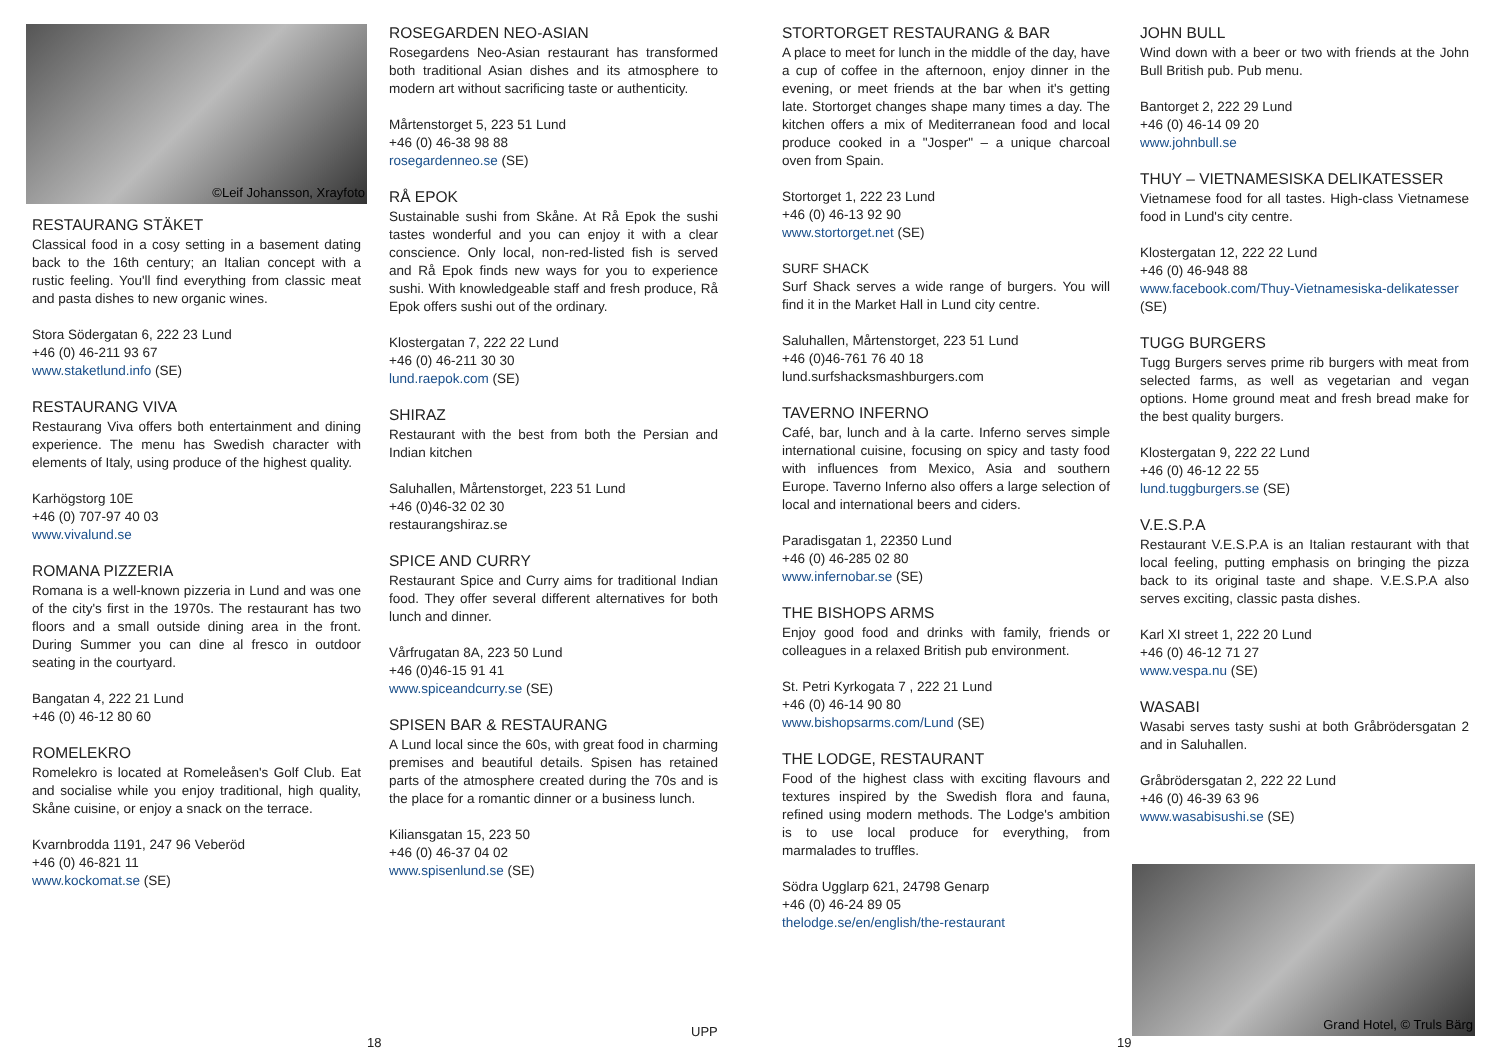©Leif Johansson, Xrayfoto
RESTAURANG STÄKET
Classical food in a cosy setting in a basement dating back to the 16th century; an Italian concept with a rustic feeling. You'll find everything from classic meat and pasta dishes to new organic wines.
Stora Södergatan 6, 222 23 Lund
+46 (0) 46-211 93 67
www.staketlund.info (SE)
RESTAURANG VIVA
Restaurang Viva offers both entertainment and dining experience. The menu has Swedish character with elements of Italy, using produce of the highest quality.
Karhögstorg 10E
+46 (0) 707-97 40 03
www.vivalund.se
ROMANA PIZZERIA
Romana is a well-known pizzeria in Lund and was one of the city's first in the 1970s. The restaurant has two floors and a small outside dining area in the front. During Summer you can dine al fresco in outdoor seating in the courtyard.
Bangatan 4, 222 21 Lund
+46 (0) 46-12 80 60
ROMELEKRO
Romelekro is located at Romeleåsen's Golf Club. Eat and socialise while you enjoy traditional, high quality, Skåne cuisine, or enjoy a snack on the terrace.
Kvarnbrodda 1191, 247 96 Veberöd
+46 (0) 46-821 11
www.kockomat.se (SE)
ROSEGARDEN NEO-ASIAN
Rosegardens Neo-Asian restaurant has transformed both traditional Asian dishes and its atmosphere to modern art without sacrificing taste or authenticity.
Mårtenstorget 5, 223 51 Lund
+46 (0) 46-38 98 88
rosegardenneo.se (SE)
RÅ EPOK
Sustainable sushi from Skåne. At Rå Epok the sushi tastes wonderful and you can enjoy it with a clear conscience. Only local, non-red-listed fish is served and Rå Epok finds new ways for you to experience sushi. With knowledgeable staff and fresh produce, Rå Epok offers sushi out of the ordinary.
Klostergatan 7, 222 22 Lund
+46 (0) 46-211 30 30
lund.raepok.com (SE)
SHIRAZ
Restaurant with the best from both the Persian and Indian kitchen
Saluhallen, Mårtenstorget, 223 51 Lund
+46 (0)46-32 02 30
restaurangshiraz.se
SPICE AND CURRY
Restaurant Spice and Curry aims for traditional Indian food. They offer several different alternatives for both lunch and dinner.
Vårfrugatan 8A, 223 50 Lund
+46 (0)46-15 91 41
www.spiceandcurry.se (SE)
SPISEN BAR & RESTAURANG
A Lund local since the 60s, with great food in charming premises and beautiful details. Spisen has retained parts of the atmosphere created during the 70s and is the place for a romantic dinner or a business lunch.
Kiliansgatan 15, 223 50
+46 (0) 46-37 04 02
www.spisenlund.se (SE)
STORTORGET RESTAURANG & BAR
A place to meet for lunch in the middle of the day, have a cup of coffee in the afternoon, enjoy dinner in the evening, or meet friends at the bar when it's getting late. Stortorget changes shape many times a day. The kitchen offers a mix of Mediterranean food and local produce cooked in a "Josper" – a unique charcoal oven from Spain.
Stortorget 1, 222 23 Lund
+46 (0) 46-13 92 90
www.stortorget.net (SE)
SURF SHACK
Surf Shack serves a wide range of burgers. You will find it in the Market Hall in Lund city centre.
Saluhallen, Mårtenstorget, 223 51 Lund
+46 (0)46-761 76 40 18
lund.surfshacksmashburgers.com
TAVERNO INFERNO
Café, bar, lunch and à la carte. Inferno serves simple international cuisine, focusing on spicy and tasty food with influences from Mexico, Asia and southern Europe. Taverno Inferno also offers a large selection of local and international beers and ciders.
Paradisgatan 1, 22350 Lund
+46 (0) 46-285 02 80
www.infernobar.se (SE)
THE BISHOPS ARMS
Enjoy good food and drinks with family, friends or colleagues in a relaxed British pub environment.
St. Petri Kyrkogata 7 , 222 21 Lund
+46 (0) 46-14 90 80
www.bishopsarms.com/Lund (SE)
THE LODGE, RESTAURANT
Food of the highest class with exciting flavours and textures inspired by the Swedish flora and fauna, refined using modern methods. The Lodge's ambition is to use local produce for everything, from marmalades to truffles.
Södra Ugglarp 621, 24798 Genarp
+46 (0) 46-24 89 05
thelodge.se/en/english/the-restaurant
JOHN BULL
Wind down with a beer or two with friends at the John Bull British pub. Pub menu.
Bantorget 2, 222 29 Lund
+46 (0) 46-14 09 20
www.johnbull.se
THUY – VIETNAMESISKA DELIKATESSER
Vietnamese food for all tastes. High-class Vietnamese food in Lund's city centre.
Klostergatan 12, 222 22 Lund
+46 (0) 46-948 88
www.facebook.com/Thuy-Vietnamesiska-delikatesser (SE)
TUGG BURGERS
Tugg Burgers serves prime rib burgers with meat from selected farms, as well as vegetarian and vegan options. Home ground meat and fresh bread make for the best quality burgers.
Klostergatan 9, 222 22 Lund
+46 (0) 46-12 22 55
lund.tuggburgers.se (SE)
V.E.S.P.A
Restaurant V.E.S.P.A is an Italian restaurant with that local feeling, putting emphasis on bringing the pizza back to its original taste and shape. V.E.S.P.A also serves exciting, classic pasta dishes.
Karl XI street 1, 222 20 Lund
+46 (0) 46-12 71 27
www.vespa.nu (SE)
WASABI
Wasabi serves tasty sushi at both Gråbrödersgatan 2 and in Saluhallen.
Gråbrödersgatan 2, 222 22 Lund
+46 (0) 46-39 63 96
www.wasabisushi.se (SE)
Grand Hotel, © Truls Bärg
18
UPP
19